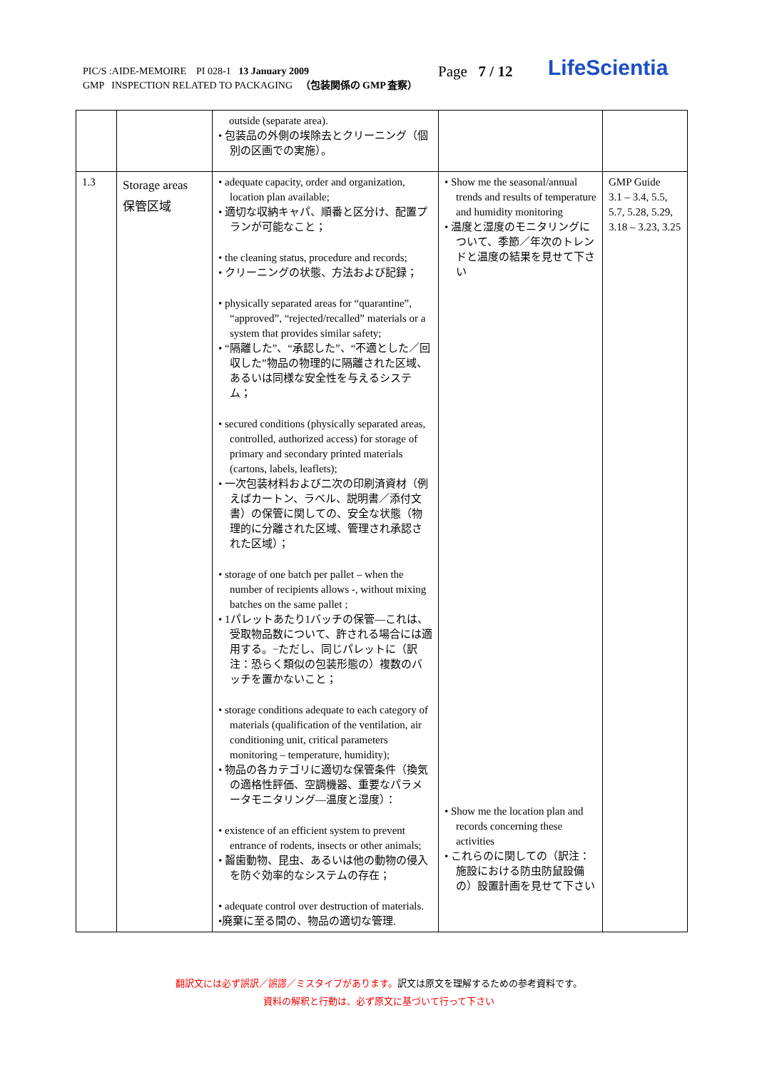PIC/S :AIDE-MEMOIRE PI 028-1 13 January 2009
GMP INSPECTION RELATED TO PACKAGING （包装関係の GMP 査察）
Page 7 / 12 LifeScientia
| | | outside (separate area). • 包装品の外側の埃除去とクリーニング（個別の区画での実施）。 | | |
| 1.3 | Storage areas 保管区域 | • adequate capacity, order and organization, location plan available; • 適切な収納キャパ、順番と区分け、配置プランが可能なこと； • the cleaning status, procedure and records; • クリーニングの状態、方法および記録； • physically separated areas for “quarantine”, “approved”, “rejected/recalled” materials or a system that provides similar safety; • “隔離した”、“承認した”、“不適とした／回収した”物品の物理的に隔離された区域、あるいは同様な安全性を与えるシステム； • secured conditions (physically separated areas, controlled, authorized access) for storage of primary and secondary printed materials (cartons, labels, leaflets); • 一次包装材料および二次の印刷済資材（例えばカートン、ラベル、説明書／添付文書）の保管に関しての、安全な状態（物理的に分離された区域、管理され承認された区域）； • storage of one batch per pallet – when the number of recipients allows -, without mixing batches on the same pallet ; • 1パレットあたり1バッチの保管—これは、受取物品数について、許される場合には適用する。−ただし、同じパレットに（訳注：恐らく類似の包装形態の）複数のバッチを置かないこと； • storage conditions adequate to each category of materials (qualification of the ventilation, air conditioning unit, critical parameters monitoring – temperature, humidity); • 物品の各カテゴリに適切な保管条件（換気の適格性評価、空調機器、重要なパラメータモニタリング—温度と湿度）： • existence of an efficient system to prevent entrance of rodents, insects or other animals; • 齧歯動物、昆虫、あるいは他の動物の侵入を防ぐ効率的なシステムの存在； • adequate control over destruction of materials. •廃棄に至る間の、物品の適切な管理. | • Show me the seasonal/annual trends and results of temperature and humidity monitoring • 温度と湿度のモニタリングについて、季節／年次のトレンドと温度の結果を見せて下さい • Show me the location plan and records concerning these activities • これらのに関しての（訳注：施設における防虫防鼠設備の）設置計画を見せて下さい | GMP Guide 3.1 – 3.4, 5.5, 5.7, 5.28, 5.29, 3.18 – 3.23, 3.25 |
翻訳文には必ず誤訳／誤謬／ミスタイプがあります。訳文は原文を理解するための参考資料です。
資料の解釈と行動は、必ず原文に基づいて行って下さい